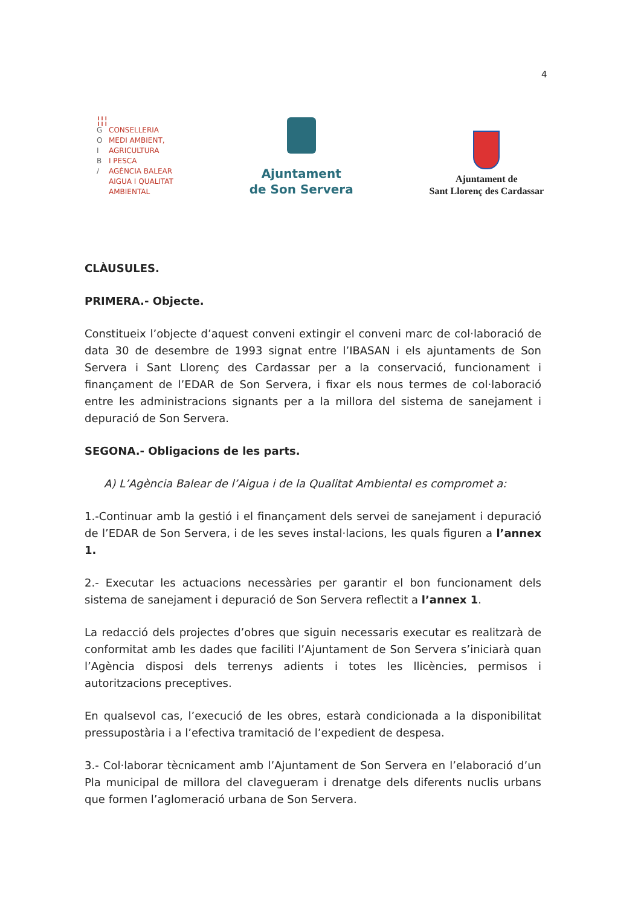4
¦¦¦
G CONSELLERIA
O MEDI AMBIENT,
I AGRICULTURA
B I PESCA
/ AGÈNCIA BALEAR
AIGUA I QUALITAT
AMBIENTAL
Ajuntament
de Son Servera
Ajuntament de
Sant Llorenç des Cardassar
CLÀUSULES.
PRIMERA.- Objecte.
Constitueix l’objecte d’aquest conveni extingir el conveni marc de col·laboració de data 30 de desembre de 1993 signat entre l’IBASAN i els ajuntaments de Son Servera i Sant Llorenç des Cardassar per a la conservació, funcionament i finançament de l’EDAR de Son Servera, i fixar els nous termes de col·laboració entre les administracions signants per a la millora del sistema de sanejament i depuració de Son Servera.
SEGONA.- Obligacions de les parts.
A) L’Agència Balear de l’Aigua i de la Qualitat Ambiental es compromet a:
1.-Continuar amb la gestió i el finançament dels servei de sanejament i depuració de l’EDAR de Son Servera, i de les seves instal·lacions, les quals figuren a l’annex 1.
2.- Executar les actuacions necessàries per garantir el bon funcionament dels sistema de sanejament i depuració de Son Servera reflectit a l’annex 1.
La redacció dels projectes d’obres que siguin necessaris executar es realitzarà de conformitat amb les dades que faciliti l’Ajuntament de Son Servera s’iniciarà quan l’Agència disposi dels terrenys adients i totes les llicències, permisos i autoritzacions preceptives.
En qualsevol cas, l’execució de les obres, estarà condicionada a la disponibilitat pressupostària i a l’efectiva tramitació de l’expedient de despesa.
3.- Col·laborar tècnicament amb l’Ajuntament de Son Servera en l’elaboració d’un Pla municipal de millora del clavegueram i drenatge dels diferents nuclis urbans que formen l’aglomeració urbana de Son Servera.